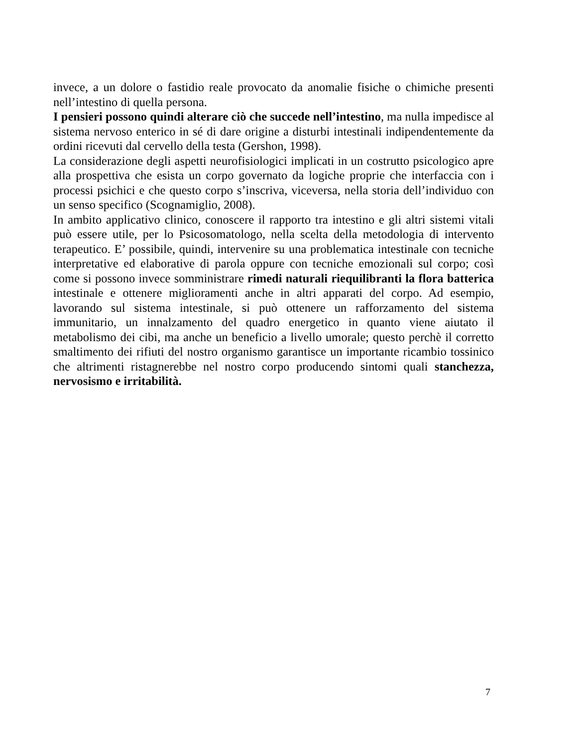invece, a un dolore o fastidio reale provocato da anomalie fisiche o chimiche presenti nell’intestino di quella persona.
I pensieri possono quindi alterare ciò che succede nell’intestino, ma nulla impedisce al sistema nervoso enterico in sé di dare origine a disturbi intestinali indipendentemente da ordini ricevuti dal cervello della testa (Gershon, 1998).
La considerazione degli aspetti neurofisiologici implicati in un costrutto psicologico apre alla prospettiva che esista un corpo governato da logiche proprie che interfaccia con i processi psichici e che questo corpo s’inscriva, viceversa, nella storia dell’individuo con un senso specifico (Scognamiglio, 2008).
In ambito applicativo clinico, conoscere il rapporto tra intestino e gli altri sistemi vitali può essere utile, per lo Psicosomatologo, nella scelta della metodologia di intervento terapeutico. E’ possibile, quindi, intervenire su una problematica intestinale con tecniche interpretative ed elaborative di parola oppure con tecniche emozionali sul corpo; così come si possono invece somministrare rimedi naturali riequilibranti la flora batterica intestinale e ottenere miglioramenti anche in altri apparati del corpo. Ad esempio, lavorando sul sistema intestinale, si può ottenere un rafforzamento del sistema immunitario, un innalzamento del quadro energetico in quanto viene aiutato il metabolismo dei cibi, ma anche un beneficio a livello umorale; questo perchè il corretto smaltimento dei rifiuti del nostro organismo garantisce un importante ricambio tossinico che altrimenti ristagnerebbe nel nostro corpo producendo sintomi quali stanchezza, nervosismo e irritabilità.
7